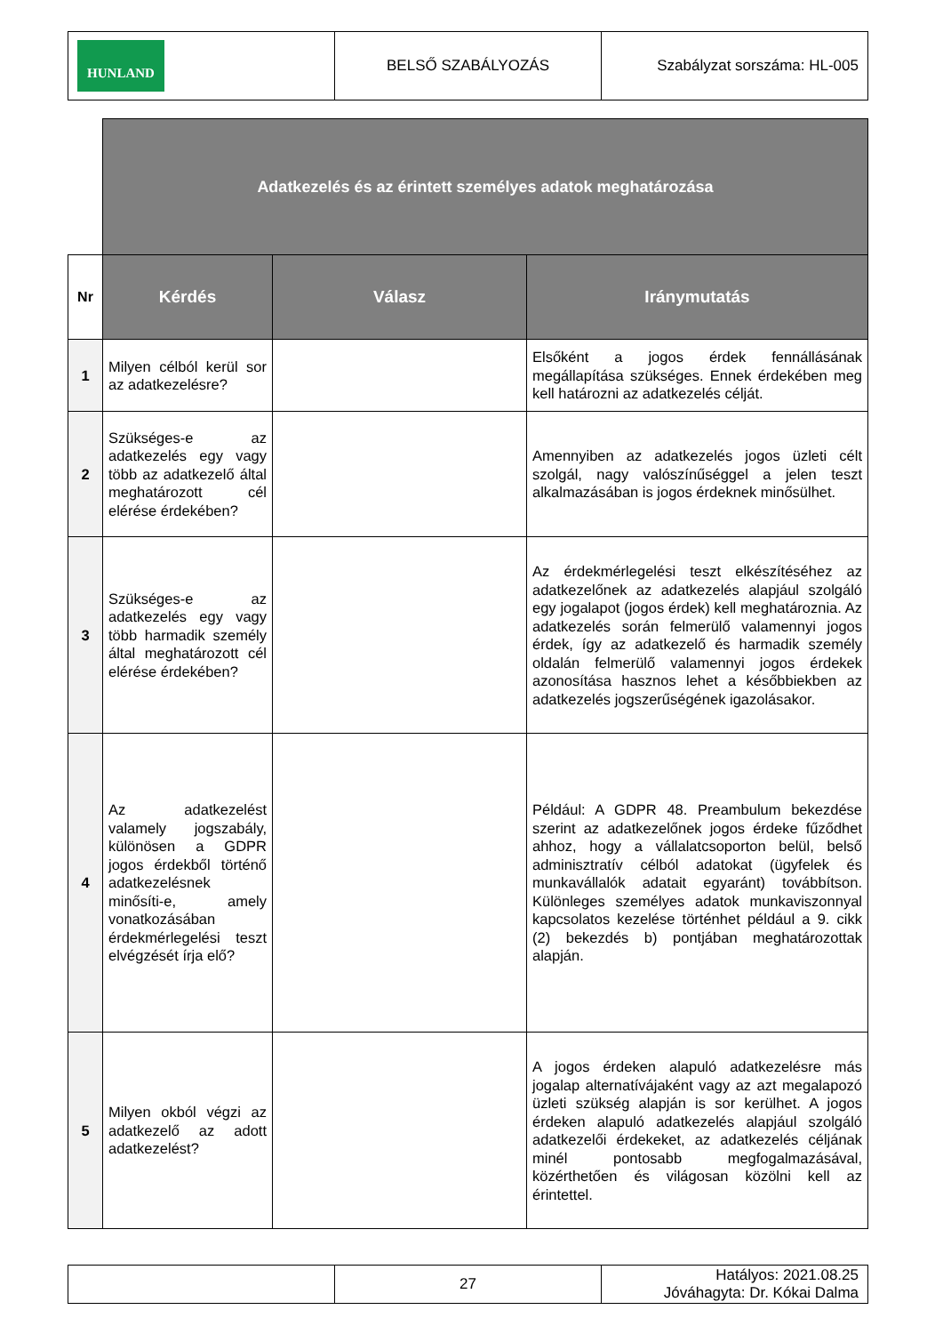| HUNLAND | BELSŐ SZABÁLYOZÁS | Szabályzat sorszáma: HL-005 |
| | Adatkezelés és az érintett személyes adatok meghatározása | | |
| Nr | Kérdés | Válasz | Iránymutatás |
| 1 | Milyen célból kerül sor az adatkezelésre? | | Elsőként a jogos érdek fennállásának megállapítása szükséges. Ennek érdekében meg kell határozni az adatkezelés célját. |
| 2 | Szükséges-e az adatkezelés egy vagy több az adatkezelő által meghatározott cél elérése érdekében? | | Amennyiben az adatkezelés jogos üzleti célt szolgál, nagy valószínűséggel a jelen teszt alkalmazásában is jogos érdeknek minősülhet. |
| 3 | Szükséges-e az adatkezelés egy vagy több harmadik személy által meghatározott cél elérése érdekében? | | Az érdekmérlegelési teszt elkészítéséhez az adatkezelőnek az adatkezelés alapjául szolgáló egy jogalapot (jogos érdek) kell meghatároznia. Az adatkezelés során felmerülő valamennyi jogos érdek, így az adatkezelő és harmadik személy oldalán felmerülő valamennyi jogos érdekek azonosítása hasznos lehet a későbbiekben az adatkezelés jogszerűségének igazolásakor. |
| 4 | Az adatkezelést valamely jogszabály, különösen a GDPR jogos érdekből történő adatkezelésnek minősíti-e, amely vonatkozásában érdekmérlegelési teszt elvégzését írja elő? | | Például: A GDPR 48. Preambulum bekezdése szerint az adatkezelőnek jogos érdeke fűződhet ahhoz, hogy a vállalatcsoporton belül, belső adminisztratív célból adatokat (ügyfelek és munkavállalók adatait egyaránt) továbbítson. Különleges személyes adatok munkaviszonnyal kapcsolatos kezelése történhet például a 9. cikk (2) bekezdés b) pontjában meghatározottak alapján. |
| 5 | Milyen okból végzi az adatkezelő az adott adatkezelést? | | A jogos érdeken alapuló adatkezelésre más jogalap alternatívájaként vagy az azt megalapozó üzleti szükség alapján is sor kerülhet. A jogos érdeken alapuló adatkezelés alapjául szolgáló adatkezelői érdekeket, az adatkezelés céljának minél pontosabb megfogalmazásával, közérthetően és világosan közölni kell az érintettel. |
| | 27 | Hatályos: 2021.08.25 Jóváhagyta: Dr. Kókai Dalma |